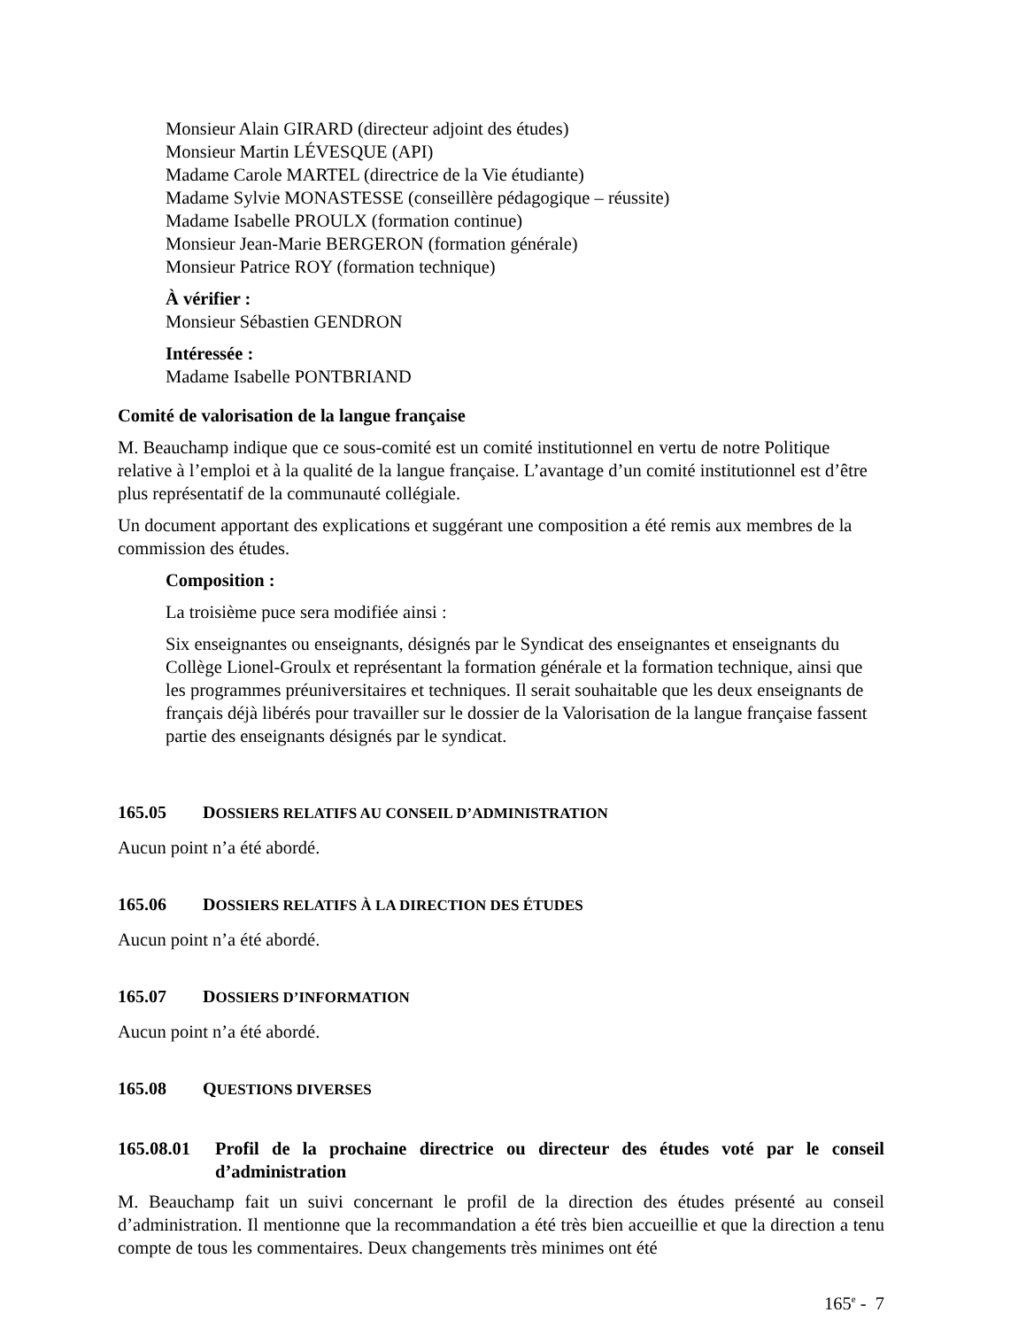Monsieur Alain GIRARD (directeur adjoint des études)
Monsieur Martin LÉVESQUE (API)
Madame Carole MARTEL (directrice de la Vie étudiante)
Madame Sylvie MONASTESSE (conseillère pédagogique – réussite)
Madame Isabelle PROULX (formation continue)
Monsieur Jean-Marie BERGERON (formation générale)
Monsieur Patrice ROY (formation technique)
À vérifier :
Monsieur Sébastien GENDRON
Intéressée :
Madame Isabelle PONTBRIAND
Comité de valorisation de la langue française
M. Beauchamp indique que ce sous-comité est un comité institutionnel en vertu de notre Politique relative à l’emploi et à la qualité de la langue française. L’avantage d’un comité institutionnel est d’être plus représentatif de la communauté collégiale.
Un document apportant des explications et suggérant une composition a été remis aux membres de la commission des études.
Composition :
La troisième puce sera modifiée ainsi :
Six enseignantes ou enseignants, désignés par le Syndicat des enseignantes et enseignants du Collège Lionel-Groulx et représentant la formation générale et la formation technique, ainsi que les programmes préuniversitaires et techniques. Il serait souhaitable que les deux enseignants de français déjà libérés pour travailler sur le dossier de la Valorisation de la langue française fassent partie des enseignants désignés par le syndicat.
165.05 DOSSIERS RELATIFS AU CONSEIL D’ADMINISTRATION
Aucun point n’a été abordé.
165.06 DOSSIERS RELATIFS À LA DIRECTION DES ÉTUDES
Aucun point n’a été abordé.
165.07 DOSSIERS D’INFORMATION
Aucun point n’a été abordé.
165.08 QUESTIONS DIVERSES
165.08.01
Profil de la prochaine directrice ou directeur des études voté par le conseil d’administration
M. Beauchamp fait un suivi concernant le profil de la direction des études présenté au conseil d’administration. Il mentionne que la recommandation a été très bien accueillie et que la direction a tenu compte de tous les commentaires. Deux changements très minimes ont été
165<sup>e</sup> - 7